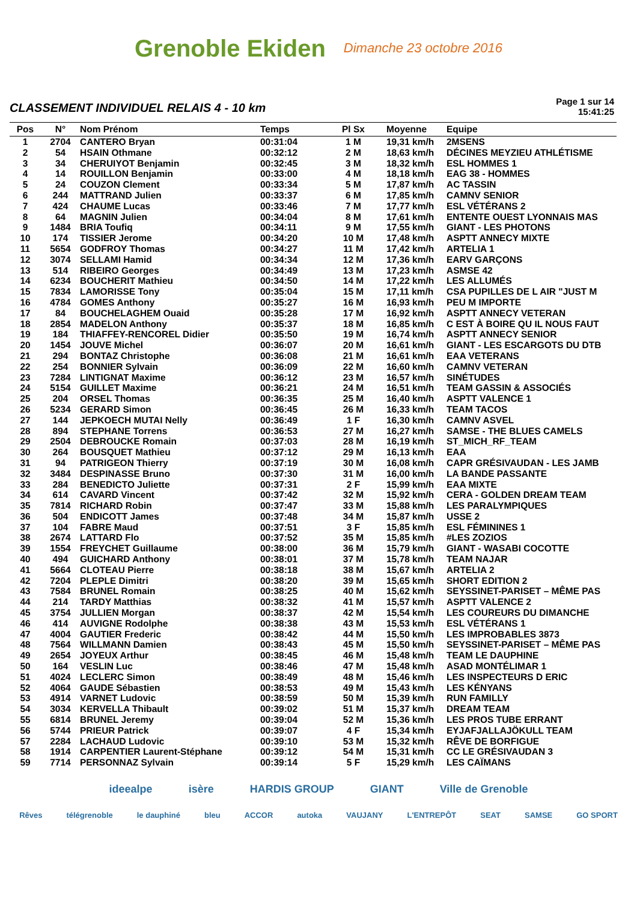Grenoble Ekiden Dimanche 23 octobre 2016
CLASSEMENT INDIVIDUEL RELAIS 4 - 10 km
Page 1 sur 14
15:41:25
| Pos | N° | Nom Prénom | Temps | Pl Sx | Moyenne | Equipe |
| --- | --- | --- | --- | --- | --- | --- |
| 1 | 2704 | CANTERO Bryan | 00:31:04 | 1 M | 19,31 km/h | 2MSENS |
| 2 | 54 | HSAIN Othmane | 00:32:12 | 2 M | 18,63 km/h | DÉCINES MEYZIEU ATHLÉTISME |
| 3 | 34 | CHERUIYOT Benjamin | 00:32:45 | 3 M | 18,32 km/h | ESL HOMMES 1 |
| 4 | 14 | ROUILLON Benjamin | 00:33:00 | 4 M | 18,18 km/h | EAG 38 - HOMMES |
| 5 | 24 | COUZON Clement | 00:33:34 | 5 M | 17,87 km/h | AC TASSIN |
| 6 | 244 | MATTRAND Julien | 00:33:37 | 6 M | 17,85 km/h | CAMNV SENIOR |
| 7 | 424 | CHAUME Lucas | 00:33:46 | 7 M | 17,77 km/h | ESL VÉTÉRANS 2 |
| 8 | 64 | MAGNIN Julien | 00:34:04 | 8 M | 17,61 km/h | ENTENTE OUEST LYONNAIS MAS |
| 9 | 1484 | BRIA Toufiq | 00:34:11 | 9 M | 17,55 km/h | GIANT - LES PHOTONS |
| 10 | 174 | TISSIER Jerome | 00:34:20 | 10 M | 17,48 km/h | ASPTT ANNECY MIXTE |
| 11 | 5654 | GODFROY Thomas | 00:34:27 | 11 M | 17,42 km/h | ARTELIA 1 |
| 12 | 3074 | SELLAMI Hamid | 00:34:34 | 12 M | 17,36 km/h | EARV GARÇONS |
| 13 | 514 | RIBEIRO Georges | 00:34:49 | 13 M | 17,23 km/h | ASMSE 42 |
| 14 | 6234 | BOUCHERIT Mathieu | 00:34:50 | 14 M | 17,22 km/h | LES ALLUMÉS |
| 15 | 7834 | LAMORISSE Tony | 00:35:04 | 15 M | 17,11 km/h | CSA PUPILLES DE L AIR "JUST M |
| 16 | 4784 | GOMES Anthony | 00:35:27 | 16 M | 16,93 km/h | PEU M IMPORTE |
| 17 | 84 | BOUCHELAGHEM Ouaid | 00:35:28 | 17 M | 16,92 km/h | ASPTT ANNECY VETERAN |
| 18 | 2854 | MADELON Anthony | 00:35:37 | 18 M | 16,85 km/h | C EST À BOIRE QU IL NOUS FAUT |
| 19 | 184 | THIAFFEY-RENCOREL Didier | 00:35:50 | 19 M | 16,74 km/h | ASPTT ANNECY SENIOR |
| 20 | 1454 | JOUVE Michel | 00:36:07 | 20 M | 16,61 km/h | GIANT - LES ESCARGOTS DU DTB |
| 21 | 294 | BONTAZ Christophe | 00:36:08 | 21 M | 16,61 km/h | EAA VETERANS |
| 22 | 254 | BONNIER Sylvain | 00:36:09 | 22 M | 16,60 km/h | CAMNV VETERAN |
| 23 | 7284 | LINTIGNAT Maxime | 00:36:12 | 23 M | 16,57 km/h | SINÉTUDES |
| 24 | 5154 | GUILLET Maxime | 00:36:21 | 24 M | 16,51 km/h | TEAM GASSIN & ASSOCIÉS |
| 25 | 204 | ORSEL Thomas | 00:36:35 | 25 M | 16,40 km/h | ASPTT VALENCE 1 |
| 26 | 5234 | GERARD Simon | 00:36:45 | 26 M | 16,33 km/h | TEAM TACOS |
| 27 | 144 | JEPKOECH MUTAI Nelly | 00:36:49 | 1 F | 16,30 km/h | CAMNV ASVEL |
| 28 | 894 | STEPHANE Torrens | 00:36:53 | 27 M | 16,27 km/h | SAMSE - THE BLUES CAMELS |
| 29 | 2504 | DEBROUCKE Romain | 00:37:03 | 28 M | 16,19 km/h | ST_MICH_RF_TEAM |
| 30 | 264 | BOUSQUET Mathieu | 00:37:12 | 29 M | 16,13 km/h | EAA |
| 31 | 94 | PATRIGEON Thierry | 00:37:19 | 30 M | 16,08 km/h | CAPR GRÉSIVAUDAN - LES JAMB |
| 32 | 3484 | DESPINASSE Bruno | 00:37:30 | 31 M | 16,00 km/h | LA BANDE PASSANTE |
| 33 | 284 | BENEDICTO Juliette | 00:37:31 | 2 F | 15,99 km/h | EAA MIXTE |
| 34 | 614 | CAVARD Vincent | 00:37:42 | 32 M | 15,92 km/h | CERA - GOLDEN DREAM TEAM |
| 35 | 7814 | RICHARD Robin | 00:37:47 | 33 M | 15,88 km/h | LES PARALYMPIQUES |
| 36 | 504 | ENDICOTT James | 00:37:48 | 34 M | 15,87 km/h | USSE 2 |
| 37 | 104 | FABRE Maud | 00:37:51 | 3 F | 15,85 km/h | ESL FÉMININES 1 |
| 38 | 2674 | LATTARD Flo | 00:37:52 | 35 M | 15,85 km/h | #LES ZOZIOS |
| 39 | 1554 | FREYCHET Guillaume | 00:38:00 | 36 M | 15,79 km/h | GIANT - WASABI COCOTTE |
| 40 | 494 | GUICHARD Anthony | 00:38:01 | 37 M | 15,78 km/h | TEAM NAJAR |
| 41 | 5664 | CLOTEAU Pierre | 00:38:18 | 38 M | 15,67 km/h | ARTELIA 2 |
| 42 | 7204 | PLEPLE Dimitri | 00:38:20 | 39 M | 15,65 km/h | SHORT EDITION 2 |
| 43 | 7584 | BRUNEL Romain | 00:38:25 | 40 M | 15,62 km/h | SEYSSINET-PARISET – MÊME PAS |
| 44 | 214 | TARDY Matthias | 00:38:32 | 41 M | 15,57 km/h | ASPTT VALENCE 2 |
| 45 | 3754 | JULLIEN Morgan | 00:38:37 | 42 M | 15,54 km/h | LES COUREURS DU DIMANCHE |
| 46 | 414 | AUVIGNE Rodolphe | 00:38:38 | 43 M | 15,53 km/h | ESL VÉTÉRANS 1 |
| 47 | 4004 | GAUTIER Frederic | 00:38:42 | 44 M | 15,50 km/h | LES IMPROBABLES 3873 |
| 48 | 7564 | WILLMANN Damien | 00:38:43 | 45 M | 15,50 km/h | SEYSSINET-PARISET – MÊME PAS |
| 49 | 2654 | JOYEUX Arthur | 00:38:45 | 46 M | 15,48 km/h | TEAM LE DAUPHINE |
| 50 | 164 | VESLIN Luc | 00:38:46 | 47 M | 15,48 km/h | ASAD MONTÉLIMAR 1 |
| 51 | 4024 | LECLERC Simon | 00:38:49 | 48 M | 15,46 km/h | LES INSPECTEURS D ERIC |
| 52 | 4064 | GAUDE Sébastien | 00:38:53 | 49 M | 15,43 km/h | LES KÉNYANS |
| 53 | 4914 | VARNET Ludovic | 00:38:59 | 50 M | 15,39 km/h | RUN FAMILLY |
| 54 | 3034 | KERVELLA Thibault | 00:39:02 | 51 M | 15,37 km/h | DREAM TEAM |
| 55 | 6814 | BRUNEL Jeremy | 00:39:04 | 52 M | 15,36 km/h | LES PROS TUBE ERRANT |
| 56 | 5744 | PRIEUR Patrick | 00:39:07 | 4 F | 15,34 km/h | EYJAFJALLAJÖKULL TEAM |
| 57 | 2284 | LACHAUD Ludovic | 00:39:10 | 53 M | 15,32 km/h | RÊVE DE BORFIGUE |
| 58 | 1914 | CARPENTIER Laurent-Stéphane | 00:39:12 | 54 M | 15,31 km/h | CC LE GRÉSIVAUDAN 3 |
| 59 | 7714 | PERSONNAZ Sylvain | 00:39:14 | 5 F | 15,29 km/h | LES CAÏMANS |
ideealpe isère HARDIS GROUP GIANT Ville de Grenoble
Rêves télégrenoble le dauphiné bleu ACCOR autoka VAUJANY L'ENTREPÔT SEAT SAMSE GO SPORT